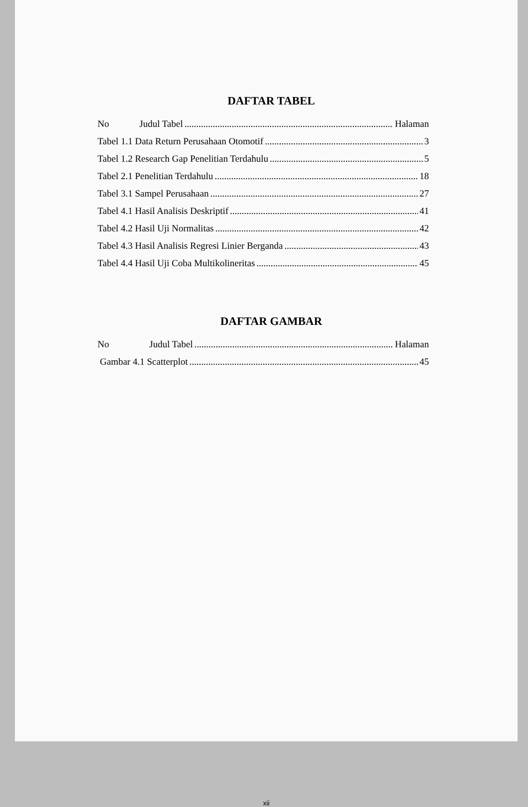DAFTAR TABEL
No Judul Tabel Halaman
Tabel 1.1 Data Return Perusahaan Otomotif 3
Tabel 1.2 Research Gap Penelitian Terdahulu 5
Tabel 2.1 Penelitian Terdahulu 18
Tabel 3.1 Sampel Perusahaan 27
Tabel 4.1 Hasil Analisis Deskriptif 41
Tabel 4.2 Hasil Uji Normalitas 42
Tabel 4.3 Hasil Analisis Regresi Linier Berganda 43
Tabel 4.4 Hasil Uji Coba Multikolineritas 45
DAFTAR GAMBAR
No Judul Tabel Halaman
Gambar 4.1 Scatterplot 45
xii